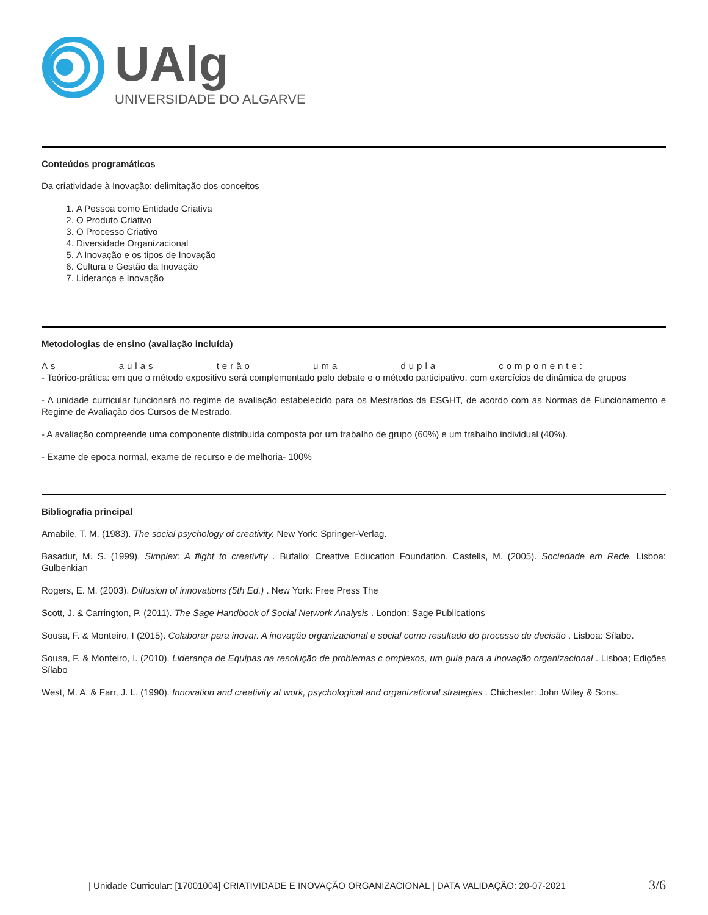UAlg
UNIVERSIDADE DO ALGARVE
Conteúdos programáticos
Da criatividade à Inovação: delimitação dos conceitos
1. A Pessoa como Entidade Criativa
2. O Produto Criativo
3. O Processo Criativo
4. Diversidade Organizacional
5. A Inovação e os tipos de Inovação
6. Cultura e Gestão da Inovação
7. Liderança e Inovação
Metodologias de ensino (avaliação incluída)
As aulas terão uma dupla componente:
- Teórico-prática: em que o método expositivo será complementado pelo debate e o método participativo, com exercícios de dinâmica de grupos
- A unidade curricular funcionará no regime de avaliação estabelecido para os Mestrados da ESGHT, de acordo com as Normas de Funcionamento e Regime de Avaliação dos Cursos de Mestrado.
- A avaliação compreende uma componente distribuida composta por um trabalho de grupo (60%) e um trabalho individual (40%).
- Exame de epoca normal, exame de recurso e de melhoria- 100%
Bibliografia principal
Amabile, T. M. (1983). The social psychology of creativity. New York: Springer-Verlag.
Basadur, M. S. (1999). Simplex: A flight to creativity . Bufallo: Creative Education Foundation. Castells, M. (2005). Sociedade em Rede. Lisboa: Gulbenkian
Rogers, E. M. (2003). Diffusion of innovations (5th Ed.) . New York: Free Press The
Scott, J. & Carrington, P. (2011). The Sage Handbook of Social Network Analysis . London: Sage Publications
Sousa, F. & Monteiro, I (2015). Colaborar para inovar. A inovação organizacional e social como resultado do processo de decisão . Lisboa: Sílabo.
Sousa, F. & Monteiro, I. (2010). Liderança de Equipas na resolução de problemas c omplexos, um guia para a inovação organizacional . Lisboa; Edições Sílabo
West, M. A. & Farr, J. L. (1990). Innovation and creativity at work, psychological and organizational strategies . Chichester: John Wiley & Sons.
| Unidade Curricular: [17001004] CRIATIVIDADE E INOVAÇÃO ORGANIZACIONAL | DATA VALIDAÇÃO: 20-07-2021 3/6